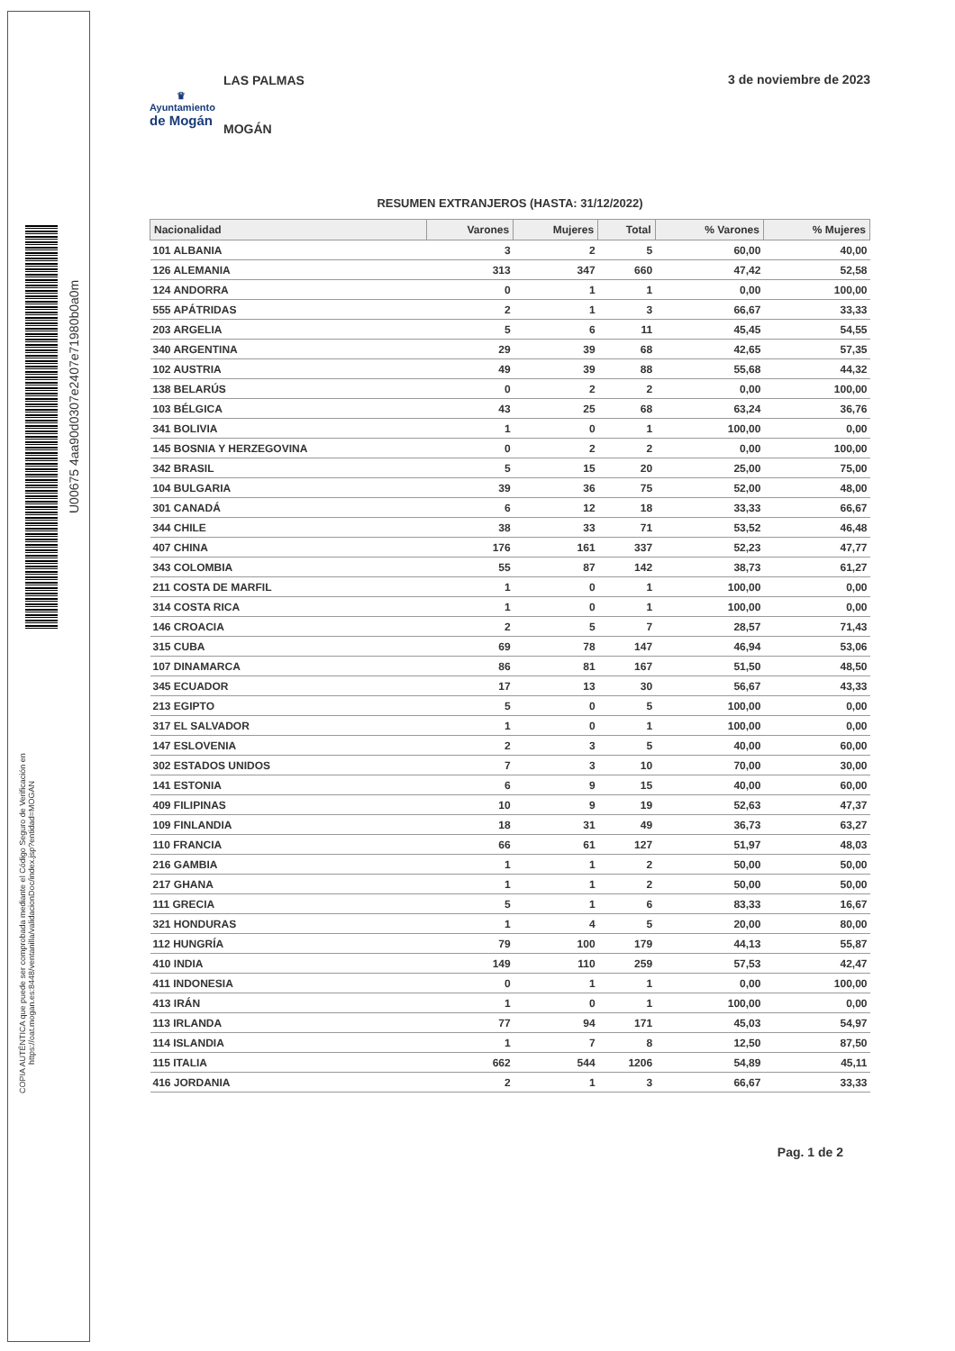U00675 4aa90d0307e2407e71980b0a0m
COPIA AUTÉNTICA que puede ser comprobada mediante el Código Seguro de Verificación en https://oat.mogan.es:8448/ventanilla/validacionDoc/index.jsp?entidad=MOGAN
♛
Ayuntamiento
de Mogán
LAS PALMAS
MOGÁN
3 de noviembre de 2023
RESUMEN EXTRANJEROS (HASTA: 31/12/2022)
| Nacionalidad | Varones | Mujeres | Total | % Varones | % Mujeres |
| --- | --- | --- | --- | --- | --- |
| 101 ALBANIA | 3 | 2 | 5 | 60,00 | 40,00 |
| 126 ALEMANIA | 313 | 347 | 660 | 47,42 | 52,58 |
| 124 ANDORRA | 0 | 1 | 1 | 0,00 | 100,00 |
| 555 APÁTRIDAS | 2 | 1 | 3 | 66,67 | 33,33 |
| 203 ARGELIA | 5 | 6 | 11 | 45,45 | 54,55 |
| 340 ARGENTINA | 29 | 39 | 68 | 42,65 | 57,35 |
| 102 AUSTRIA | 49 | 39 | 88 | 55,68 | 44,32 |
| 138 BELARÚS | 0 | 2 | 2 | 0,00 | 100,00 |
| 103 BÉLGICA | 43 | 25 | 68 | 63,24 | 36,76 |
| 341 BOLIVIA | 1 | 0 | 1 | 100,00 | 0,00 |
| 145 BOSNIA Y HERZEGOVINA | 0 | 2 | 2 | 0,00 | 100,00 |
| 342 BRASIL | 5 | 15 | 20 | 25,00 | 75,00 |
| 104 BULGARIA | 39 | 36 | 75 | 52,00 | 48,00 |
| 301 CANADÁ | 6 | 12 | 18 | 33,33 | 66,67 |
| 344 CHILE | 38 | 33 | 71 | 53,52 | 46,48 |
| 407 CHINA | 176 | 161 | 337 | 52,23 | 47,77 |
| 343 COLOMBIA | 55 | 87 | 142 | 38,73 | 61,27 |
| 211 COSTA DE MARFIL | 1 | 0 | 1 | 100,00 | 0,00 |
| 314 COSTA RICA | 1 | 0 | 1 | 100,00 | 0,00 |
| 146 CROACIA | 2 | 5 | 7 | 28,57 | 71,43 |
| 315 CUBA | 69 | 78 | 147 | 46,94 | 53,06 |
| 107 DINAMARCA | 86 | 81 | 167 | 51,50 | 48,50 |
| 345 ECUADOR | 17 | 13 | 30 | 56,67 | 43,33 |
| 213 EGIPTO | 5 | 0 | 5 | 100,00 | 0,00 |
| 317 EL SALVADOR | 1 | 0 | 1 | 100,00 | 0,00 |
| 147 ESLOVENIA | 2 | 3 | 5 | 40,00 | 60,00 |
| 302 ESTADOS UNIDOS | 7 | 3 | 10 | 70,00 | 30,00 |
| 141 ESTONIA | 6 | 9 | 15 | 40,00 | 60,00 |
| 409 FILIPINAS | 10 | 9 | 19 | 52,63 | 47,37 |
| 109 FINLANDIA | 18 | 31 | 49 | 36,73 | 63,27 |
| 110 FRANCIA | 66 | 61 | 127 | 51,97 | 48,03 |
| 216 GAMBIA | 1 | 1 | 2 | 50,00 | 50,00 |
| 217 GHANA | 1 | 1 | 2 | 50,00 | 50,00 |
| 111 GRECIA | 5 | 1 | 6 | 83,33 | 16,67 |
| 321 HONDURAS | 1 | 4 | 5 | 20,00 | 80,00 |
| 112 HUNGRÍA | 79 | 100 | 179 | 44,13 | 55,87 |
| 410 INDIA | 149 | 110 | 259 | 57,53 | 42,47 |
| 411 INDONESIA | 0 | 1 | 1 | 0,00 | 100,00 |
| 413 IRÁN | 1 | 0 | 1 | 100,00 | 0,00 |
| 113 IRLANDA | 77 | 94 | 171 | 45,03 | 54,97 |
| 114 ISLANDIA | 1 | 7 | 8 | 12,50 | 87,50 |
| 115 ITALIA | 662 | 544 | 1206 | 54,89 | 45,11 |
| 416 JORDANIA | 2 | 1 | 3 | 66,67 | 33,33 |
Pag. 1 de 2